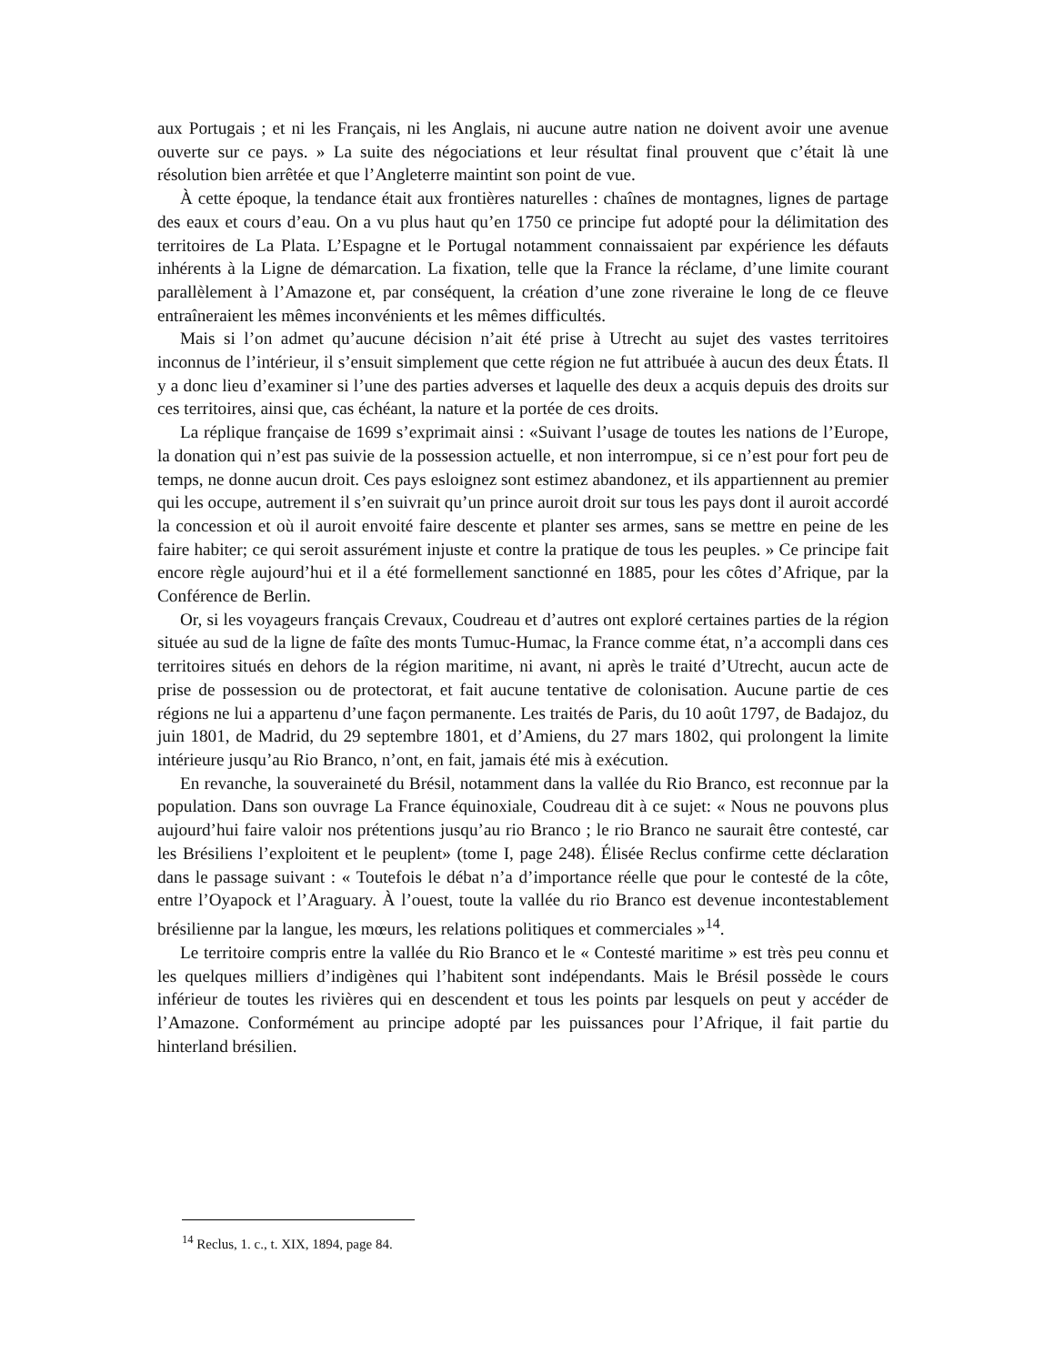aux Portugais ; et ni les Français, ni les Anglais, ni aucune autre nation ne doivent avoir une avenue ouverte sur ce pays. » La suite des négociations et leur résultat final prouvent que c’était là une résolution bien arrêtée et que l’Angleterre maintint son point de vue.
À cette époque, la tendance était aux frontières naturelles : chaînes de montagnes, lignes de partage des eaux et cours d’eau. On a vu plus haut qu’en 1750 ce principe fut adopté pour la délimitation des territoires de La Plata. L’Espagne et le Portugal notamment connaissaient par expérience les défauts inhérents à la Ligne de démarcation. La fixation, telle que la France la réclame, d’une limite courant parallèlement à l’Amazone et, par conséquent, la création d’une zone riveraine le long de ce fleuve entraîneraient les mêmes inconvénients et les mêmes difficultés.
Mais si l’on admet qu’aucune décision n’ait été prise à Utrecht au sujet des vastes territoires inconnus de l’intérieur, il s’ensuit simplement que cette région ne fut attribuée à aucun des deux États. Il y a donc lieu d’examiner si l’une des parties adverses et laquelle des deux a acquis depuis des droits sur ces territoires, ainsi que, cas échéant, la nature et la portée de ces droits.
La réplique française de 1699 s’exprimait ainsi : «Suivant l’usage de toutes les nations de l’Europe, la donation qui n’est pas suivie de la possession actuelle, et non interrompue, si ce n’est pour fort peu de temps, ne donne aucun droit. Ces pays esloignez sont estimez abandonez, et ils appartiennent au premier qui les occupe, autrement il s’en suivrait qu’un prince auroit droit sur tous les pays dont il auroit accordé la concession et où il auroit envoité faire descente et planter ses armes, sans se mettre en peine de les faire habiter; ce qui seroit assurément injuste et contre la pratique de tous les peuples. » Ce principe fait encore règle aujourd’hui et il a été formellement sanctionné en 1885, pour les côtes d’Afrique, par la Conférence de Berlin.
Or, si les voyageurs français Crevaux, Coudreau et d’autres ont exploré certaines parties de la région située au sud de la ligne de faîte des monts Tumuc-Humac, la France comme état, n’a accompli dans ces territoires situés en dehors de la région maritime, ni avant, ni après le traité d’Utrecht, aucun acte de prise de possession ou de protectorat, et fait aucune tentative de colonisation. Aucune partie de ces régions ne lui a appartenu d’une façon permanente. Les traités de Paris, du 10 août 1797, de Badajoz, du juin 1801, de Madrid, du 29 septembre 1801, et d’Amiens, du 27 mars 1802, qui prolongent la limite intérieure jusqu’au Rio Branco, n’ont, en fait, jamais été mis à exécution.
En revanche, la souveraineté du Brésil, notamment dans la vallée du Rio Branco, est reconnue par la population. Dans son ouvrage La France équinoxiale, Coudreau dit à ce sujet: « Nous ne pouvons plus aujourd’hui faire valoir nos prétentions jusqu’au rio Branco ; le rio Branco ne saurait être contesté, car les Brésiliens l’exploitent et le peuplent» (tome I, page 248). Élisée Reclus confirme cette déclaration dans le passage suivant : « Toutefois le débat n’a d’importance réelle que pour le contesté de la côte, entre l’Oyapock et l’Araguary. À l’ouest, toute la vallée du rio Branco est devenue incontestablement brésilienne par la langue, les mœurs, les relations politiques et commerciales »<sup>14</sup>.
Le territoire compris entre la vallée du Rio Branco et le « Contesté maritime » est très peu connu et les quelques milliers d’indigènes qui l’habitent sont indépendants. Mais le Brésil possède le cours inférieur de toutes les rivières qui en descendent et tous les points par lesquels on peut y accéder de l’Amazone. Conformément au principe adopté par les puissances pour l’Afrique, il fait partie du hinterland brésilien.
<sup>14</sup> Reclus, 1. c., t. XIX, 1894, page 84.